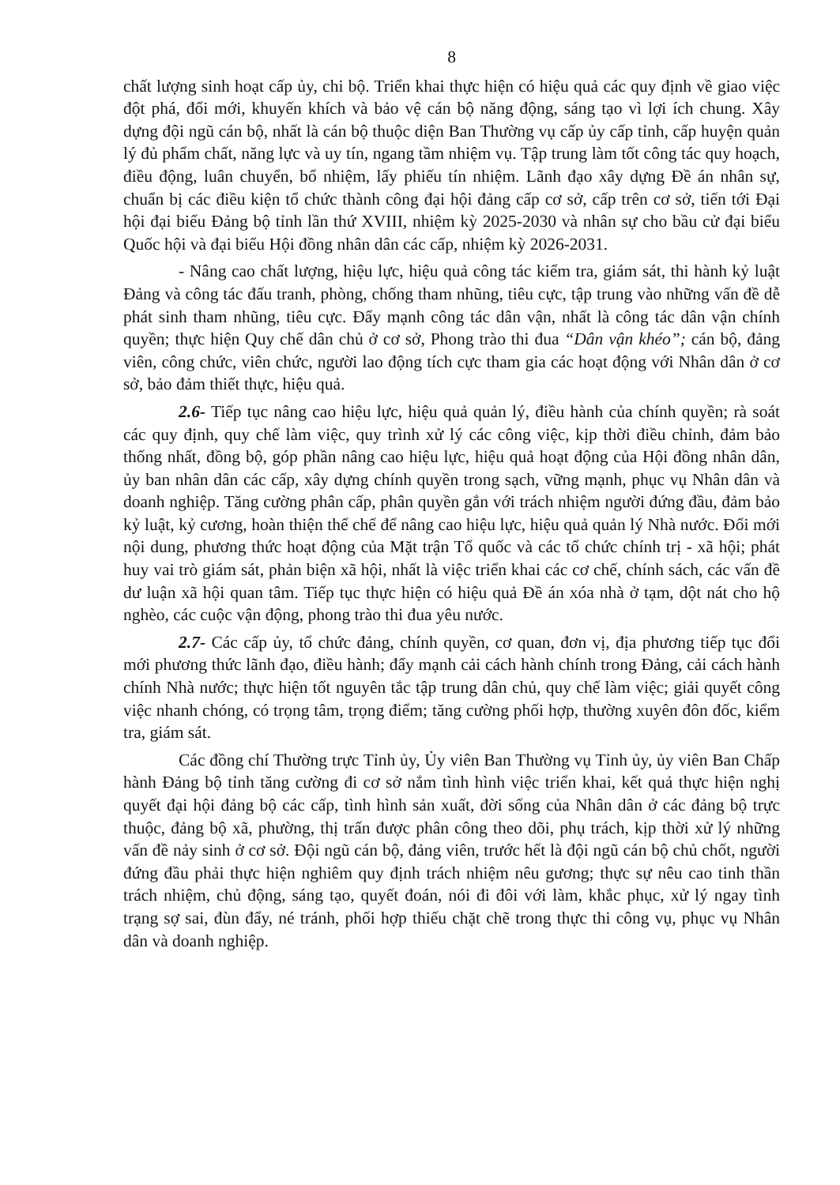8
chất lượng sinh hoạt cấp ủy, chi bộ. Triển khai thực hiện có hiệu quả các quy định về giao việc đột phá, đổi mới, khuyến khích và bảo vệ cán bộ năng động, sáng tạo vì lợi ích chung. Xây dựng đội ngũ cán bộ, nhất là cán bộ thuộc diện Ban Thường vụ cấp ủy cấp tỉnh, cấp huyện quản lý đủ phẩm chất, năng lực và uy tín, ngang tầm nhiệm vụ. Tập trung làm tốt công tác quy hoạch, điều động, luân chuyển, bổ nhiệm, lấy phiếu tín nhiệm. Lãnh đạo xây dựng Đề án nhân sự, chuẩn bị các điều kiện tổ chức thành công đại hội đảng cấp cơ sở, cấp trên cơ sở, tiến tới Đại hội đại biểu Đảng bộ tỉnh lần thứ XVIII, nhiệm kỳ 2025-2030 và nhân sự cho bầu cử đại biểu Quốc hội và đại biểu Hội đồng nhân dân các cấp, nhiệm kỳ 2026-2031.
- Nâng cao chất lượng, hiệu lực, hiệu quả công tác kiểm tra, giám sát, thi hành kỷ luật Đảng và công tác đấu tranh, phòng, chống tham nhũng, tiêu cực, tập trung vào những vấn đề dễ phát sinh tham nhũng, tiêu cực. Đẩy mạnh công tác dân vận, nhất là công tác dân vận chính quyền; thực hiện Quy chế dân chủ ở cơ sở, Phong trào thi đua “Dân vận khéo”; cán bộ, đảng viên, công chức, viên chức, người lao động tích cực tham gia các hoạt động với Nhân dân ở cơ sở, bảo đảm thiết thực, hiệu quả.
2.6- Tiếp tục nâng cao hiệu lực, hiệu quả quản lý, điều hành của chính quyền; rà soát các quy định, quy chế làm việc, quy trình xử lý các công việc, kịp thời điều chỉnh, đảm bảo thống nhất, đồng bộ, góp phần nâng cao hiệu lực, hiệu quả hoạt động của Hội đồng nhân dân, ủy ban nhân dân các cấp, xây dựng chính quyền trong sạch, vững mạnh, phục vụ Nhân dân và doanh nghiệp. Tăng cường phân cấp, phân quyền gắn với trách nhiệm người đứng đầu, đảm bảo kỷ luật, kỷ cương, hoàn thiện thể chế để nâng cao hiệu lực, hiệu quả quản lý Nhà nước. Đổi mới nội dung, phương thức hoạt động của Mặt trận Tổ quốc và các tổ chức chính trị - xã hội; phát huy vai trò giám sát, phản biện xã hội, nhất là việc triển khai các cơ chế, chính sách, các vấn đề dư luận xã hội quan tâm. Tiếp tục thực hiện có hiệu quả Đề án xóa nhà ở tạm, dột nát cho hộ nghèo, các cuộc vận động, phong trào thi đua yêu nước.
2.7- Các cấp ủy, tổ chức đảng, chính quyền, cơ quan, đơn vị, địa phương tiếp tục đổi mới phương thức lãnh đạo, điều hành; đẩy mạnh cải cách hành chính trong Đảng, cải cách hành chính Nhà nước; thực hiện tốt nguyên tắc tập trung dân chủ, quy chế làm việc; giải quyết công việc nhanh chóng, có trọng tâm, trọng điểm; tăng cường phối hợp, thường xuyên đôn đốc, kiểm tra, giám sát.
Các đồng chí Thường trực Tỉnh ủy, Ủy viên Ban Thường vụ Tỉnh ủy, ủy viên Ban Chấp hành Đảng bộ tỉnh tăng cường đi cơ sở nắm tình hình việc triển khai, kết quả thực hiện nghị quyết đại hội đảng bộ các cấp, tình hình sản xuất, đời sống của Nhân dân ở các đảng bộ trực thuộc, đảng bộ xã, phường, thị trấn được phân công theo dõi, phụ trách, kịp thời xử lý những vấn đề nảy sinh ở cơ sở. Đội ngũ cán bộ, đảng viên, trước hết là đội ngũ cán bộ chủ chốt, người đứng đầu phải thực hiện nghiêm quy định trách nhiệm nêu gương; thực sự nêu cao tinh thần trách nhiệm, chủ động, sáng tạo, quyết đoán, nói đi đôi với làm, khắc phục, xử lý ngay tình trạng sợ sai, đùn đẩy, né tránh, phối hợp thiếu chặt chẽ trong thực thi công vụ, phục vụ Nhân dân và doanh nghiệp.